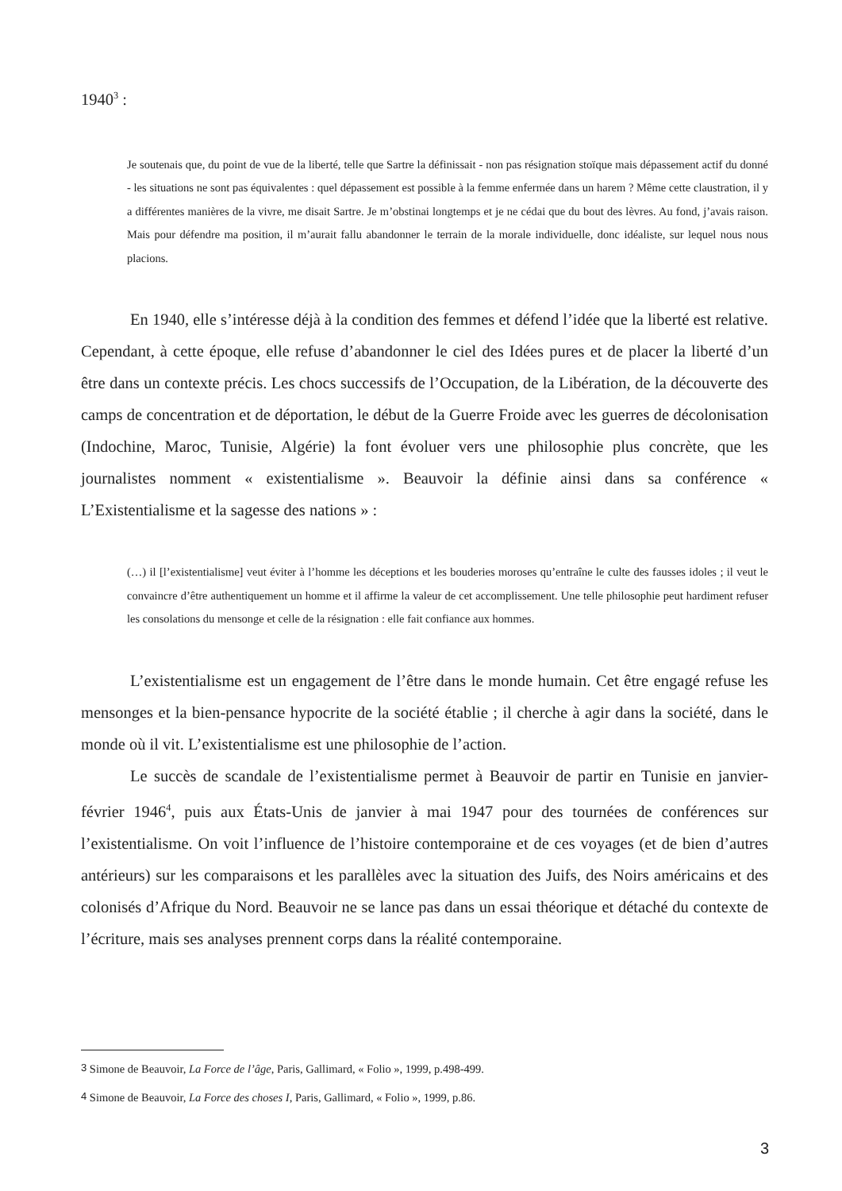1940<sup>3</sup> :
Je soutenais que, du point de vue de la liberté, telle que Sartre la définissait - non pas résignation stoïque mais dépassement actif du donné - les situations ne sont pas équivalentes : quel dépassement est possible à la femme enfermée dans un harem ? Même cette claustration, il y a différentes manières de la vivre, me disait Sartre. Je m’obstinai longtemps et je ne cédai que du bout des lèvres. Au fond, j’avais raison. Mais pour défendre ma position, il m’aurait fallu abandonner le terrain de la morale individuelle, donc idéaliste, sur lequel nous nous placions.
En 1940, elle s’intéresse déjà à la condition des femmes et défend l’idée que la liberté est relative. Cependant, à cette époque, elle refuse d’abandonner le ciel des Idées pures et de placer la liberté d’un être dans un contexte précis. Les chocs successifs de l’Occupation, de la Libération, de la découverte des camps de concentration et de déportation, le début de la Guerre Froide avec les guerres de décolonisation (Indochine, Maroc, Tunisie, Algérie) la font évoluer vers une philosophie plus concrète, que les journalistes nomment « existentialisme ». Beauvoir la définie ainsi dans sa conférence « L’Existentialisme et la sagesse des nations » :
(…) il [l’existentialisme] veut éviter à l’homme les déceptions et les bouderies moroses qu’entraîne le culte des fausses idoles ; il veut le convaincre d’être authentiquement un homme et il affirme la valeur de cet accomplissement. Une telle philosophie peut hardiment refuser les consolations du mensonge et celle de la résignation : elle fait confiance aux hommes.
L’existentialisme est un engagement de l’être dans le monde humain. Cet être engagé refuse les mensonges et la bien-pensance hypocrite de la société établie ; il cherche à agir dans la société, dans le monde où il vit. L’existentialisme est une philosophie de l’action.
Le succès de scandale de l’existentialisme permet à Beauvoir de partir en Tunisie en janvier-février 1946<sup>4</sup>, puis aux États-Unis de janvier à mai 1947 pour des tournées de conférences sur l’existentialisme. On voit l’influence de l’histoire contemporaine et de ces voyages (et de bien d’autres antérieurs) sur les comparaisons et les parallèles avec la situation des Juifs, des Noirs américains et des colonisés d’Afrique du Nord. Beauvoir ne se lance pas dans un essai théorique et détaché du contexte de l’écriture, mais ses analyses prennent corps dans la réalité contemporaine.
<sup>3</sup> Simone de Beauvoir, La Force de l’âge, Paris, Gallimard, « Folio », 1999, p.498-499.
<sup>4</sup> Simone de Beauvoir, La Force des choses I, Paris, Gallimard, « Folio », 1999, p.86.
3